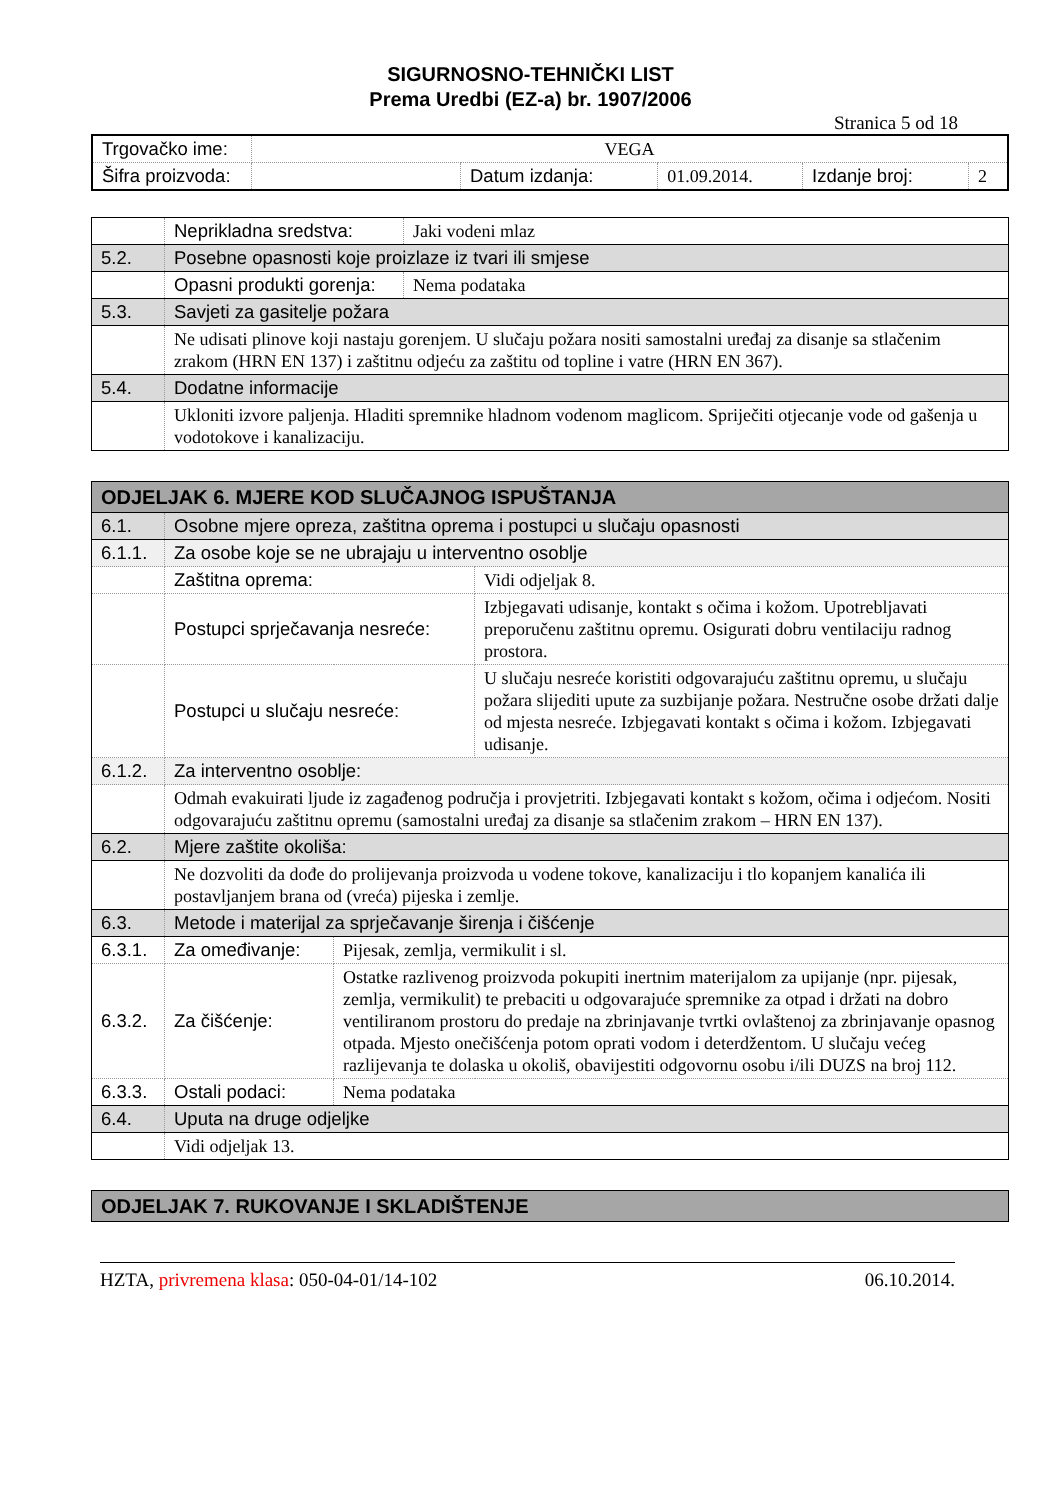SIGURNOSNO-TEHNIČKI LIST
Prema Uredbi (EZ-a) br. 1907/2006
Stranica 5 od 18
| Trgovačko ime: | VEGA | | | | |
| Šifra proizvoda: | | Datum izdanja: | 01.09.2014. | Izdanje broj: | 2 |
| | Neprikladna sredstva: | Jaki vodeni mlaz |
| 5.2. | Posebne opasnosti koje proizlaze iz tvari ili smjese | |
| | Opasni produkti gorenja: | Nema podataka |
| 5.3. | Savjeti za gasitelje požara | |
| | Ne udisati plinove koji nastaju gorenjem. U slučaju požara nositi samostalni uređaj za disanje sa stlačenim zrakom (HRN EN 137) i zaštitnu odjeću za zaštitu od topline i vatre (HRN EN 367). | |
| 5.4. | Dodatne informacije | |
| | Ukloniti izvore paljenja. Hladiti spremnike hladnom vodenom maglicom. Spriječiti otjecanje vode od gašenja u vodotokove i kanalizaciju. | |
| ODJELJAK 6. MJERE KOD SLUČAJNOG ISPUŠTANJA | | | |
| 6.1. | Osobne mjere opreza, zaštitna oprema i postupci u slučaju opasnosti | | |
| 6.1.1. | Za osobe koje se ne ubrajaju u interventno osoblje | | |
| | Zaštitna oprema: | | Vidi odjeljak 8. |
| | Postupci sprječavanja nesreće: | | Izbjegavati udisanje, kontakt s očima i kožom. Upotrebljavati preporučenu zaštitnu opremu. Osigurati dobru ventilaciju radnog prostora. |
| | Postupci u slučaju nesreće: | | U slučaju nesreće koristiti odgovarajuću zaštitnu opremu, u slučaju požara slijediti upute za suzbijanje požara. Nestručne osobe držati dalje od mjesta nesreće. Izbjegavati kontakt s očima i kožom. Izbjegavati udisanje. |
| 6.1.2. | Za interventno osoblje: | | |
| | Odmah evakuirati ljude iz zagađenog područja i provjetriti. Izbjegavati kontakt s kožom, očima i odjećom. Nositi odgovarajuću zaštitnu opremu (samostalni uređaj za disanje sa stlačenim zrakom – HRN EN 137). | | |
| 6.2. | Mjere zaštite okoliša: | | |
| | Ne dozvoliti da dođe do prolijevanja proizvoda u vodene tokove, kanalizaciju i tlo kopanjem kanalića ili postavljanjem brana od (vreća) pijeska i zemlje. | | |
| 6.3. | Metode i materijal za sprječavanje širenja i čišćenje | | |
| 6.3.1. | Za omeđivanje: | Pijesak, zemlja, vermikulit i sl. | |
| 6.3.2. | Za čišćenje: | Ostatke razlivenog proizvoda pokupiti inertnim materijalom za upijanje (npr. pijesak, zemlja, vermikulit) te prebaciti u odgovarajuće spremnike za otpad i držati na dobro ventiliranom prostoru do predaje na zbrinjavanje tvrtki ovlaštenoj za zbrinjavanje opasnog otpada. Mjesto onečišćenja potom oprati vodom i deterdžentom. U slučaju većeg razlijevanja te dolaska u okoliš, obavijestiti odgovornu osobu i/ili DUZS na broj 112. | |
| 6.3.3. | Ostali podaci: | Nema podataka | |
| 6.4. | Uputa na druge odjeljke | | |
| | Vidi odjeljak 13. | | |
| ODJELJAK 7. RUKOVANJE I SKLADIŠTENJE |
HZTA, privremena klasa: 050-04-01/14-102 06.10.2014.